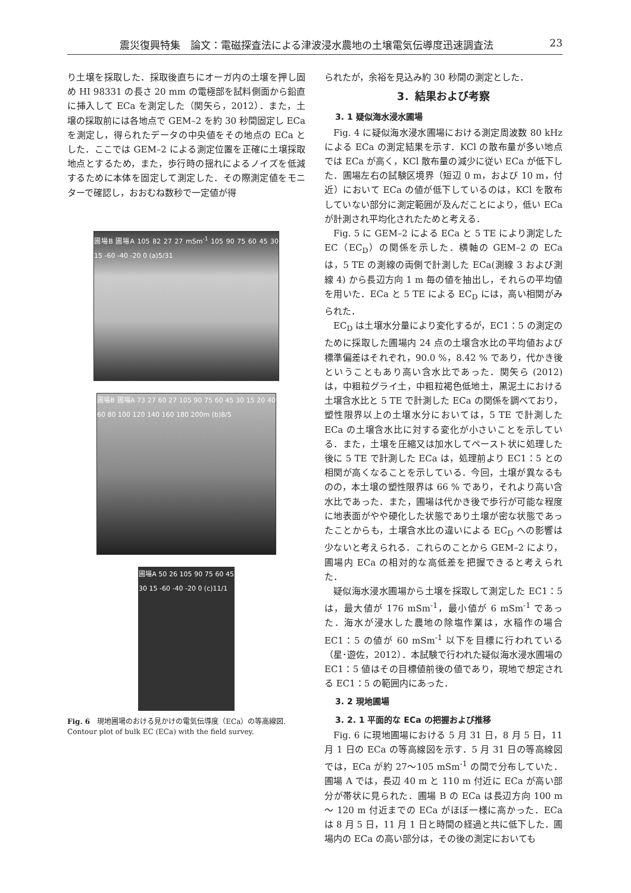震災復興特集　論文：電磁探査法による津波浸水農地の土壌電気伝導度迅速調査法 23
り土壌を採取した．採取後直ちにオーガ内の土壌を押し固め HI 98331 の長さ 20 mm の電極部を試料側面から鉛直に挿入して ECa を測定した（関矢ら，2012）．また，土壌の採取前には各地点で GEM–2 を約 30 秒間固定し ECa を測定し，得られたデータの中央値をその地点の ECa とした．ここでは GEM–2 による測定位置を正確に土壌採取地点とするため，また，歩行時の揺れによるノイズを低減するために本体を固定して測定した．その際測定値をモニターで確認し，おおむね数秒で一定値が得
圃場B 圃場A 105 82 27 27 mSm<sup>-1</sup> 105 90 75 60 45 30 15 -60 -40 -20 0 (a)5/31
圃場B 圃場A 73 27 60 27 105 90 75 60 45 30 15 20 40 60 80 100 120 140 160 180 200m (b)8/5
圃場A 50 26 105 90 75 60 45 30 15 -60 -40 -20 0 (c)11/1
Fig. 6　現地圃場のおける見かけの電気伝導度（ECa）の等高線図.
Contour plot of bulk EC (ECa) with the field survey.
られたが，余裕を見込み約 30 秒間の測定とした．
3．結果および考察
3. 1 疑似海水浸水圃場
Fig. 4 に疑似海水浸水圃場における測定周波数 80 kHz による ECa の測定結果を示す．KCl の散布量が多い地点では ECa が高く，KCl 散布量の減少に従い ECa が低下した．圃場左右の試験区境界（短辺 0 m，および 10 m，付近）において ECa の値が低下しているのは，KCl を散布していない部分に測定範囲が及んだことにより，低い ECa が計測され平均化されたためと考える．
Fig. 5 に GEM–2 による ECa と 5 TE により測定した EC（EC<sub>D</sub>）の関係を示した．横軸の GEM–2 の ECa は，5 TE の測線の両側で計測した ECa(測線 3 および測線 4) から長辺方向 1 m 毎の値を抽出し，それらの平均値を用いた．ECa と 5 TE による EC<sub>D</sub> には，高い相関がみられた．
EC<sub>D</sub> は土壌水分量により変化するが，EC1：5 の測定のために採取した圃場内 24 点の土壌含水比の平均値および標準偏差はそれぞれ，90.0 %，8.42 % であり，代かき後ということもあり高い含水比であった．関矢ら (2012) は，中粗粒グライ土，中粗粒褐色低地土，黒泥土における土壌含水比と 5 TE で計測した ECa の関係を調べており，塑性限界以上の土壌水分においては，5 TE で計測した ECa の土壌含水比に対する変化が小さいことを示している．また，土壌を圧縮又は加水してペースト状に処理した後に 5 TE で計測した ECa は，処理前より EC1：5 との相関が高くなることを示している．今回，土壌が異なるものの，本土壌の塑性限界は 66 % であり，それより高い含水比であった．また，圃場は代かき後で歩行が可能な程度に地表面がやや硬化した状態であり土壌が密な状態であったことからも，土壌含水比の違いによる EC<sub>D</sub> への影響は少ないと考えられる．これらのことから GEM–2 により，圃場内 ECa の相対的な高低差を把握できると考えられた．
疑似海水浸水圃場から土壌を採取して測定した EC1：5 は，最大値が 176 mSm<sup>-1</sup>，最小値が 6 mSm<sup>-1</sup> であった．海水が浸水した農地の除塩作業は，水稲作の場合 EC1：5 の値が 60 mSm<sup>-1</sup> 以下を目標に行われている（星･遊佐，2012）．本試験で行われた疑似海水浸水圃場の EC1：5 値はその目標値前後の値であり，現地で想定される EC1：5 の範囲内にあった．
3. 2 現地圃場
3. 2. 1 平面的な ECa の把握および推移
Fig. 6 に現地圃場における 5 月 31 日，8 月 5 日，11 月 1 日の ECa の等高線図を示す．5 月 31 日の等高線図では，ECa が約 27～105 mSm<sup>-1</sup> の間で分布していた．圃場 A では，長辺 40 m と 110 m 付近に ECa が高い部分が帯状に見られた．圃場 B の ECa は長辺方向 100 m ～ 120 m 付近までの ECa がほぼ一様に高かった．ECa は 8 月 5 日，11 月 1 日と時間の経過と共に低下した．圃場内の ECa の高い部分は，その後の測定においても